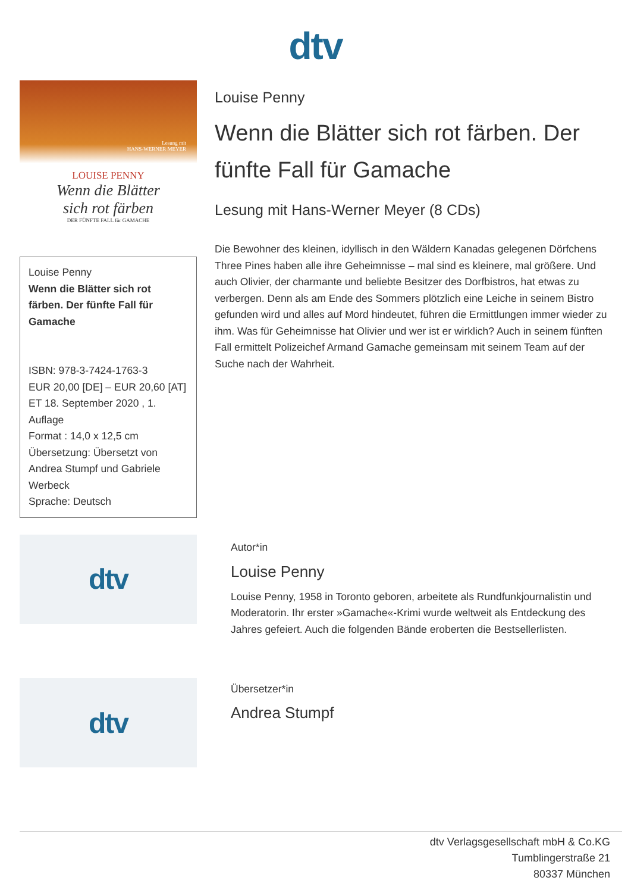dtv
Lesung mit
HANS-WERNER MEYER
LOUISE PENNY
Wenn die Blätter
sich rot färben
DER FÜNFTE FALL für GAMACHE
Louise Penny
Wenn die Blätter sich rot färben. Der fünfte Fall für Gamache
ISBN: 978-3-7424-1763-3
EUR 20,00 [DE] – EUR 20,60 [AT]
ET 18. September 2020 , 1. Auflage
Format : 14,0 x 12,5 cm
Übersetzung: Übersetzt von Andrea Stumpf und Gabriele Werbeck
Sprache: Deutsch
Louise Penny
Wenn die Blätter sich rot färben. Der fünfte Fall für Gamache
Lesung mit Hans-Werner Meyer (8 CDs)
Die Bewohner des kleinen, idyllisch in den Wäldern Kanadas gelegenen Dörfchens Three Pines haben alle ihre Geheimnisse – mal sind es kleinere, mal größere. Und auch Olivier, der charmante und beliebte Besitzer des Dorfbistros, hat etwas zu verbergen. Denn als am Ende des Sommers plötzlich eine Leiche in seinem Bistro gefunden wird und alles auf Mord hindeutet, führen die Ermittlungen immer wieder zu ihm. Was für Geheimnisse hat Olivier und wer ist er wirklich? Auch in seinem fünften Fall ermittelt Polizeichef Armand Gamache gemeinsam mit seinem Team auf der Suche nach der Wahrheit.
dtv
Autor*in
Louise Penny
Louise Penny, 1958 in Toronto geboren, arbeitete als Rundfunkjournalistin und Moderatorin. Ihr erster »Gamache«-Krimi wurde weltweit als Entdeckung des Jahres gefeiert. Auch die folgenden Bände eroberten die Bestsellerlisten.
dtv
Übersetzer*in
Andrea Stumpf
dtv Verlagsgesellschaft mbH & Co.KG
Tumblingerstraße 21
80337 München